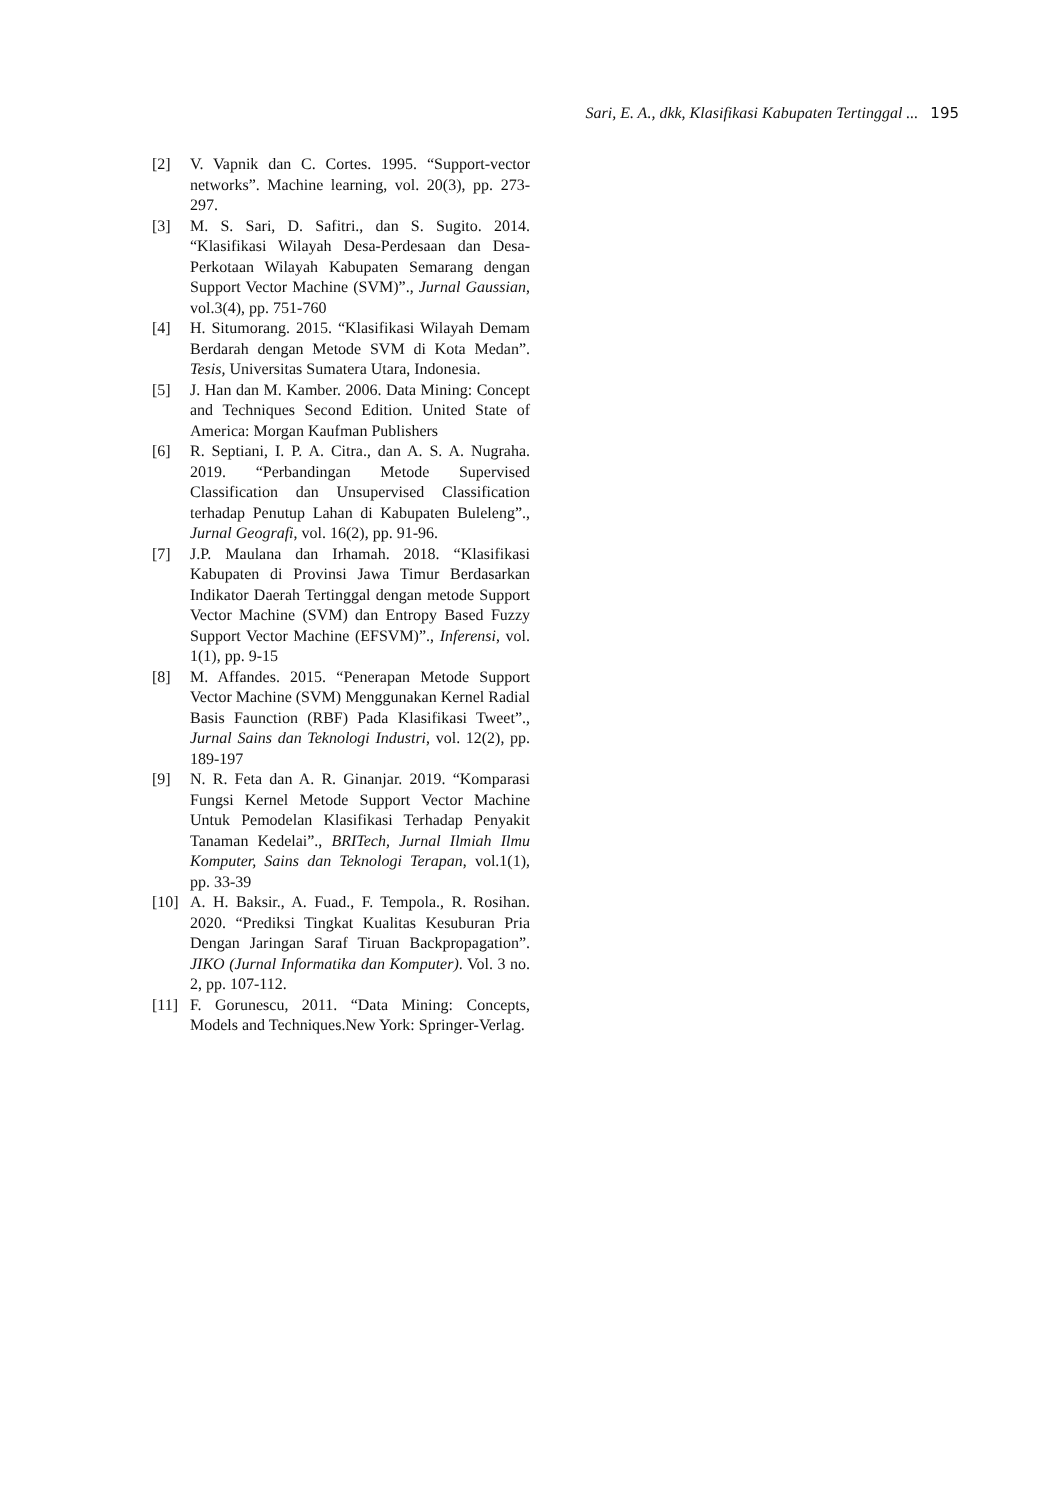Sari, E. A., dkk, Klasifikasi Kabupaten Tertinggal ... 195
[2] V. Vapnik dan C. Cortes. 1995. “Support-vector networks”. Machine learning, vol. 20(3), pp. 273-297.
[3] M. S. Sari, D. Safitri., dan S. Sugito. 2014. “Klasifikasi Wilayah Desa-Perdesaan dan Desa-Perkotaan Wilayah Kabupaten Semarang dengan Support Vector Machine (SVM)”., Jurnal Gaussian, vol.3(4), pp. 751-760
[4] H. Situmorang. 2015. “Klasifikasi Wilayah Demam Berdarah dengan Metode SVM di Kota Medan”. Tesis, Universitas Sumatera Utara, Indonesia.
[5] J. Han dan M. Kamber. 2006. Data Mining: Concept and Techniques Second Edition. United State of America: Morgan Kaufman Publishers
[6] R. Septiani, I. P. A. Citra., dan A. S. A. Nugraha. 2019. “Perbandingan Metode Supervised Classification dan Unsupervised Classification terhadap Penutup Lahan di Kabupaten Buleleng”., Jurnal Geografi, vol. 16(2), pp. 91-96.
[7] J.P. Maulana dan Irhamah. 2018. “Klasifikasi Kabupaten di Provinsi Jawa Timur Berdasarkan Indikator Daerah Tertinggal dengan metode Support Vector Machine (SVM) dan Entropy Based Fuzzy Support Vector Machine (EFSVM)”., Inferensi, vol. 1(1), pp. 9-15
[8] M. Affandes. 2015. “Penerapan Metode Support Vector Machine (SVM) Menggunakan Kernel Radial Basis Faunction (RBF) Pada Klasifikasi Tweet”., Jurnal Sains dan Teknologi Industri, vol. 12(2), pp. 189-197
[9] N. R. Feta dan A. R. Ginanjar. 2019. “Komparasi Fungsi Kernel Metode Support Vector Machine Untuk Pemodelan Klasifikasi Terhadap Penyakit Tanaman Kedelai”., BRITech, Jurnal Ilmiah Ilmu Komputer, Sains dan Teknologi Terapan, vol.1(1), pp. 33-39
[10]
A. H. Baksir., A. Fuad., F. Tempola., R. Rosihan. 2020. “Prediksi Tingkat Kualitas Kesuburan Pria Dengan Jaringan Saraf Tiruan Backpropagation”. JIKO (Jurnal Informatika dan Komputer). Vol. 3 no. 2, pp. 107-112.
[11]
F. Gorunescu, 2011. “Data Mining: Concepts, Models and Techniques.New York: Springer-Verlag.